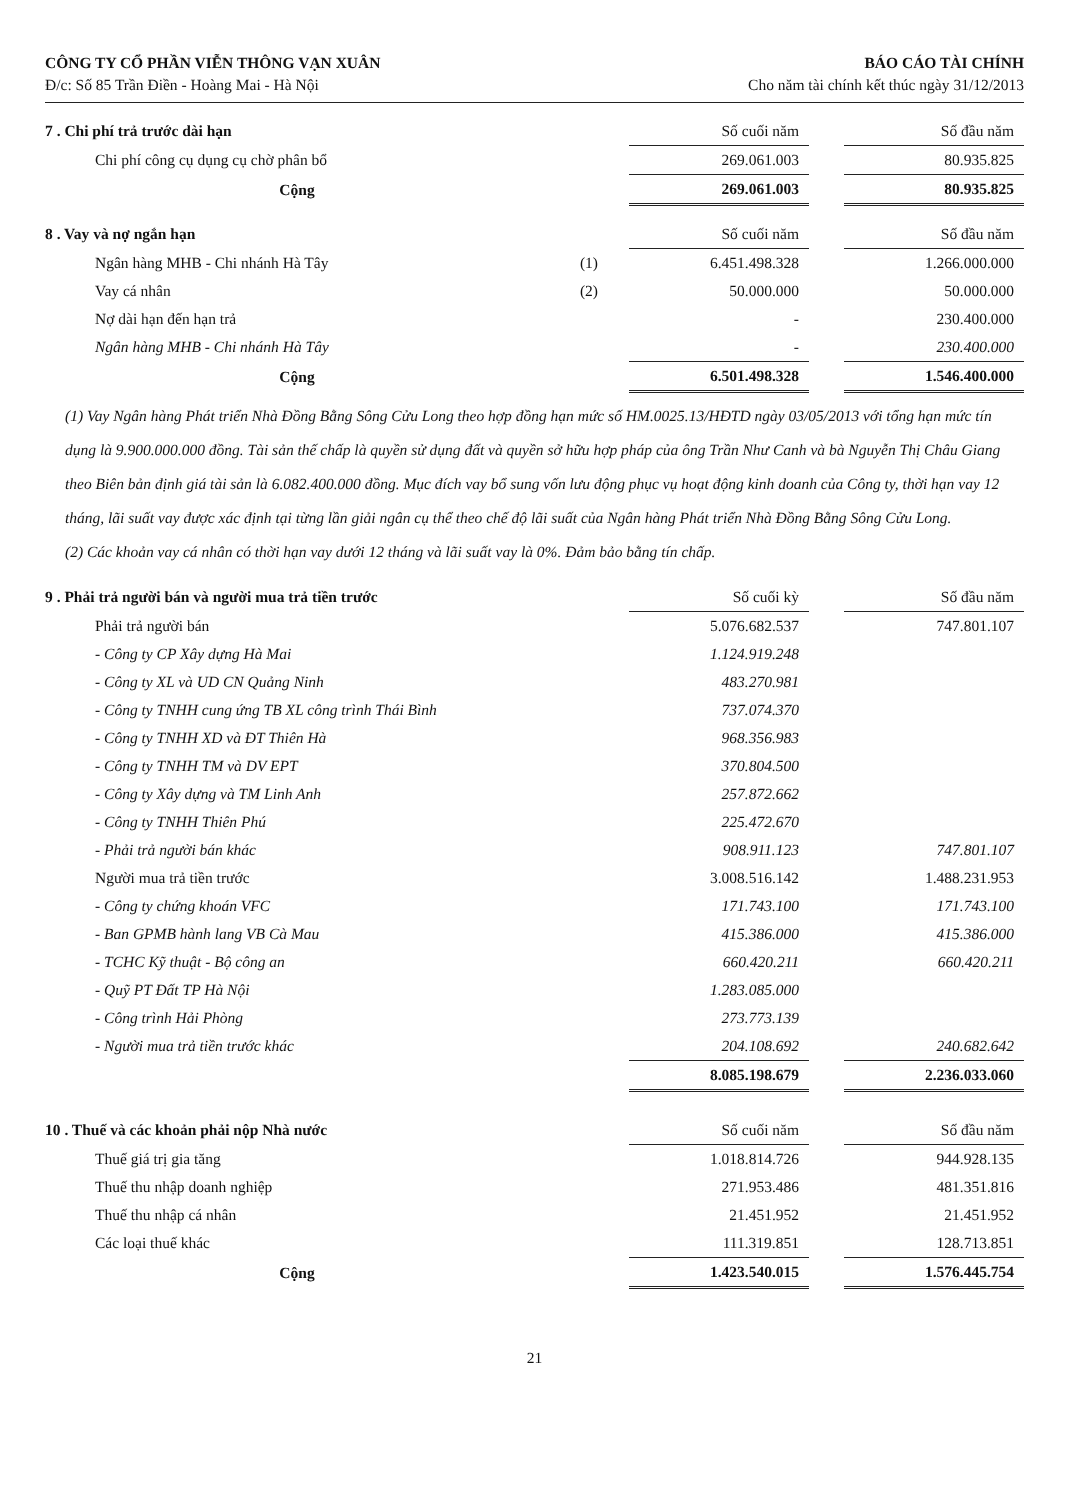CÔNG TY CỔ PHẦN VIỄN THÔNG VẠN XUÂN
Đ/c: Số 85 Trần Điền - Hoàng Mai - Hà Nội
BÁO CÁO TÀI CHÍNH
Cho năm tài chính kết thúc ngày 31/12/2013
| 7 . Chi phí trả trước dài hạn | | Số cuối năm | | Số đầu năm |
| Chi phí công cụ dụng cụ chờ phân bổ | | 269.061.003 | | 80.935.825 |
| Cộng | | 269.061.003 | | 80.935.825 |
| 8 . Vay và nợ ngắn hạn | | Số cuối năm | | Số đầu năm |
| Ngân hàng MHB - Chi nhánh Hà Tây | (1) | 6.451.498.328 | | 1.266.000.000 |
| Vay cá nhân | (2) | 50.000.000 | | 50.000.000 |
| Nợ dài hạn đến hạn trả | | - | | 230.400.000 |
| Ngân hàng MHB - Chi nhánh Hà Tây | | - | | 230.400.000 |
| Cộng | | 6.501.498.328 | | 1.546.400.000 |
(1) Vay Ngân hàng Phát triển Nhà Đồng Bằng Sông Cửu Long theo hợp đồng hạn mức số HM.0025.13/HĐTD ngày 03/05/2013 với tổng hạn mức tín dụng là 9.900.000.000 đồng. Tài sản thế chấp là quyền sử dụng đất và quyền sở hữu hợp pháp của ông Trần Như Canh và bà Nguyễn Thị Châu Giang theo Biên bản định giá tài sản là 6.082.400.000 đồng. Mục đích vay bổ sung vốn lưu động phục vụ hoạt động kinh doanh của Công ty, thời hạn vay 12 tháng, lãi suất vay được xác định tại từng lần giải ngân cụ thể theo chế độ lãi suất của Ngân hàng Phát triển Nhà Đồng Bằng Sông Cửu Long.
(2) Các khoản vay cá nhân có thời hạn vay dưới 12 tháng và lãi suất vay là 0%. Đảm bảo bằng tín chấp.
| 9 . Phải trả người bán và người mua trả tiền trước | | Số cuối kỳ | | Số đầu năm |
| Phải trả người bán | | 5.076.682.537 | | 747.801.107 |
| - Công ty CP Xây dựng Hà Mai | | 1.124.919.248 | | |
| - Công ty XL và UD CN Quảng Ninh | | 483.270.981 | | |
| - Công ty TNHH cung ứng TB XL công trình Thái Bình | | 737.074.370 | | |
| - Công ty TNHH XD và ĐT Thiên Hà | | 968.356.983 | | |
| - Công ty TNHH TM và DV EPT | | 370.804.500 | | |
| - Công ty Xây dựng và TM Linh Anh | | 257.872.662 | | |
| - Công ty TNHH Thiên Phú | | 225.472.670 | | |
| - Phải trả người bán khác | | 908.911.123 | | 747.801.107 |
| Người mua trả tiền trước | | 3.008.516.142 | | 1.488.231.953 |
| - Công ty chứng khoán VFC | | 171.743.100 | | 171.743.100 |
| - Ban GPMB hành lang VB Cà Mau | | 415.386.000 | | 415.386.000 |
| - TCHC Kỹ thuật - Bộ công an | | 660.420.211 | | 660.420.211 |
| - Quỹ PT Đất TP Hà Nội | | 1.283.085.000 | | |
| - Công trình Hải Phòng | | 273.773.139 | | |
| - Người mua trả tiền trước khác | | 204.108.692 | | 240.682.642 |
| | | 8.085.198.679 | | 2.236.033.060 |
| 10 . Thuế và các khoản phải nộp Nhà nước | | Số cuối năm | | Số đầu năm |
| Thuế giá trị gia tăng | | 1.018.814.726 | | 944.928.135 |
| Thuế thu nhập doanh nghiệp | | 271.953.486 | | 481.351.816 |
| Thuế thu nhập cá nhân | | 21.451.952 | | 21.451.952 |
| Các loại thuế khác | | 111.319.851 | | 128.713.851 |
| Cộng | | 1.423.540.015 | | 1.576.445.754 |
21